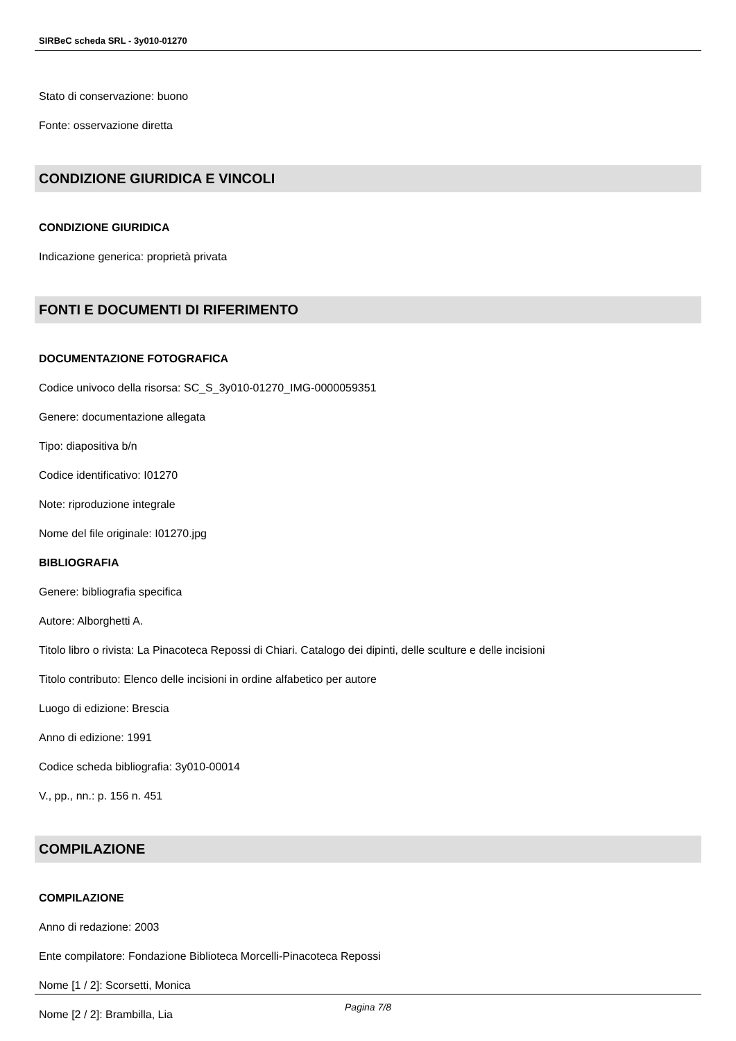SIRBeC scheda SRL - 3y010-01270
Stato di conservazione: buono
Fonte: osservazione diretta
CONDIZIONE GIURIDICA E VINCOLI
CONDIZIONE GIURIDICA
Indicazione generica: proprietà privata
FONTI E DOCUMENTI DI RIFERIMENTO
DOCUMENTAZIONE FOTOGRAFICA
Codice univoco della risorsa: SC_S_3y010-01270_IMG-0000059351
Genere: documentazione allegata
Tipo: diapositiva b/n
Codice identificativo: I01270
Note: riproduzione integrale
Nome del file originale: I01270.jpg
BIBLIOGRAFIA
Genere: bibliografia specifica
Autore: Alborghetti A.
Titolo libro o rivista: La Pinacoteca Repossi di Chiari. Catalogo dei dipinti, delle sculture e delle incisioni
Titolo contributo: Elenco delle incisioni in ordine alfabetico per autore
Luogo di edizione: Brescia
Anno di edizione: 1991
Codice scheda bibliografia: 3y010-00014
V., pp., nn.: p. 156 n. 451
COMPILAZIONE
COMPILAZIONE
Anno di redazione: 2003
Ente compilatore: Fondazione Biblioteca Morcelli-Pinacoteca Repossi
Nome [1 / 2]: Scorsetti, Monica
Nome [2 / 2]: Brambilla, Lia
Pagina 7/8